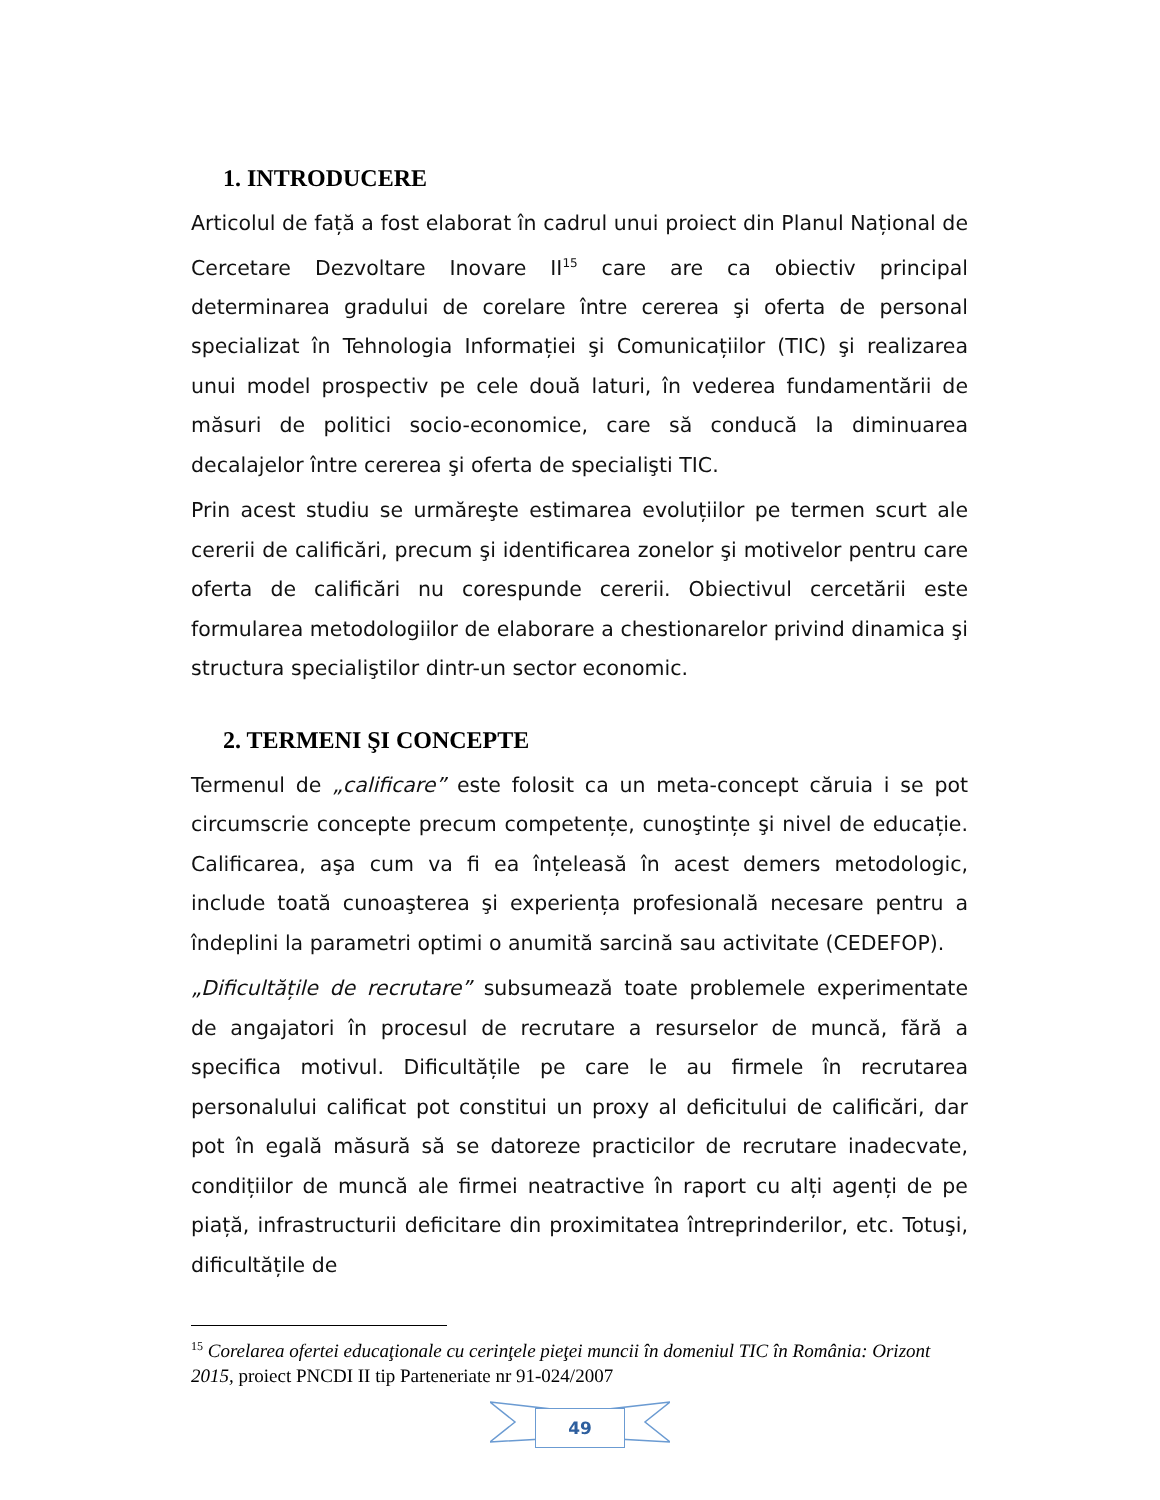1. INTRODUCERE
Articolul de față a fost elaborat în cadrul unui proiect din Planul Național de Cercetare Dezvoltare Inovare II<sup>15</sup> care are ca obiectiv principal determinarea gradului de corelare între cererea şi oferta de personal specializat în Tehnologia Informației şi Comunicațiilor (TIC) şi realizarea unui model prospectiv pe cele două laturi, în vederea fundamentării de măsuri de politici socio-economice, care să conducă la diminuarea decalajelor între cererea şi oferta de specialişti TIC.
Prin acest studiu se urmăreşte estimarea evoluțiilor pe termen scurt ale cererii de calificări, precum şi identificarea zonelor şi motivelor pentru care oferta de calificări nu corespunde cererii. Obiectivul cercetării este formularea metodologiilor de elaborare a chestionarelor privind dinamica şi structura specialiştilor dintr-un sector economic.
2. TERMENI ŞI CONCEPTE
Termenul de „calificare” este folosit ca un meta-concept căruia i se pot circumscrie concepte precum competențe, cunoştințe şi nivel de educație. Calificarea, aşa cum va fi ea înțeleasă în acest demers metodologic, include toată cunoaşterea şi experiența profesională necesare pentru a îndeplini la parametri optimi o anumită sarcină sau activitate (CEDEFOP).
„Dificultățile de recrutare” subsumează toate problemele experimentate de angajatori în procesul de recrutare a resurselor de muncă, fără a specifica motivul. Dificultățile pe care le au firmele în recrutarea personalului calificat pot constitui un proxy al deficitului de calificări, dar pot în egală măsură să se datoreze practicilor de recrutare inadecvate, condițiilor de muncă ale firmei neatractive în raport cu alți agenți de pe piață, infrastructurii deficitare din proximitatea întreprinderilor, etc. Totuşi, dificultățile de
<sup>15</sup> Corelarea ofertei educaţionale cu cerinţele pieţei muncii în domeniul TIC în România: Orizont 2015, proiect PNCDI II tip Parteneriate nr 91-024/2007
49